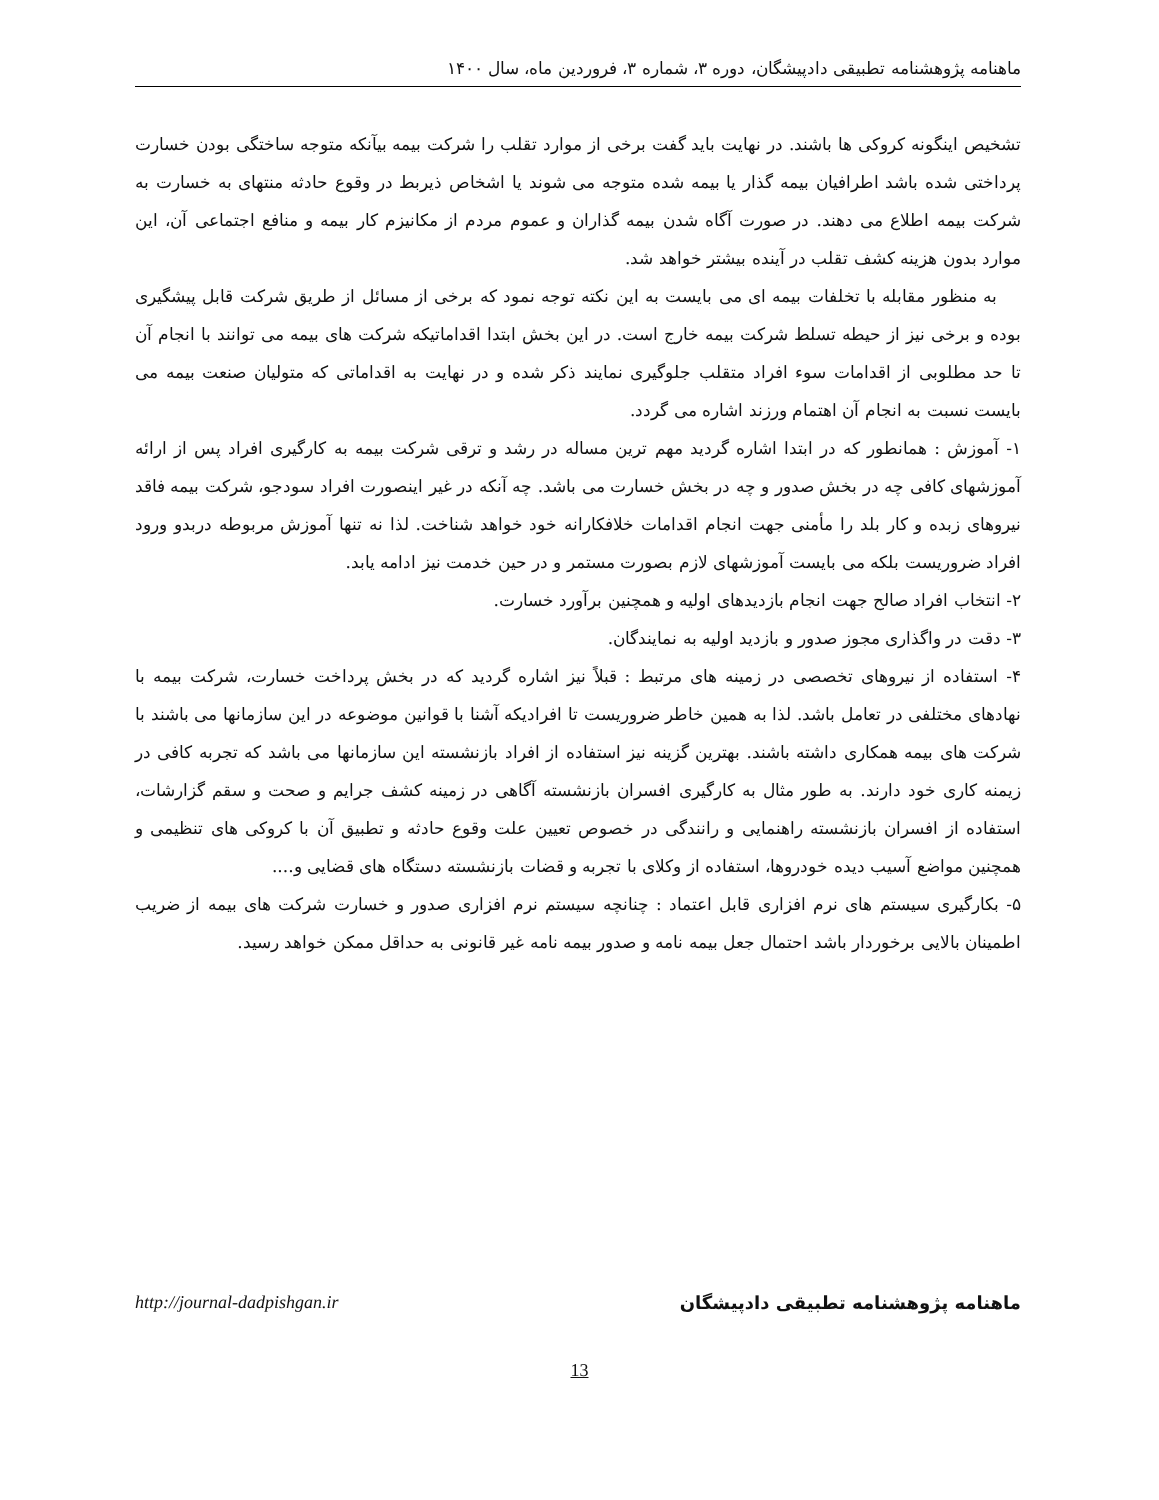ماهنامه پژوهشنامه تطبیقی دادپیشگان، دوره ۳، شماره ۳، فروردین ماه، سال ۱۴۰۰
تشخیص اینگونه کروکی ها باشند. در نهایت باید گفت برخی از موارد تقلب را شرکت بیمه بیآنکه متوجه ساختگی بودن خسارت پرداختی شده باشد اطرافیان بیمه گذار یا بیمه شده متوجه می شوند یا اشخاص ذیربط در وقوع حادثه منتهای به خسارت به شرکت بیمه اطلاع می دهند. در صورت آگاه شدن بیمه گذاران و عموم مردم از مکانیزم کار بیمه و منافع اجتماعی آن، این موارد بدون هزینه کشف تقلب در آینده بیشتر خواهد شد.
به منظور مقابله با تخلفات بیمه ای می بایست به این نکته توجه نمود که برخی از مسائل از طریق شرکت قابل پیشگیری بوده و برخی نیز از حیطه تسلط شرکت بیمه خارج است. در این بخش ابتدا اقداماتیکه شرکت های بیمه می توانند با انجام آن تا حد مطلوبی از اقدامات سوء افراد متقلب جلوگیری نمایند ذکر شده و در نهایت به اقداماتی که متولیان صنعت بیمه می بایست نسبت به انجام آن اهتمام ورزند اشاره می گردد.
۱- آموزش : همانطور که در ابتدا اشاره گردید مهم ترین مساله در رشد و ترقی شرکت بیمه به کارگیری افراد پس از ارائه آموزشهای کافی چه در بخش صدور و چه در بخش خسارت می باشد. چه آنکه در غیر اینصورت افراد سودجو، شرکت بیمه فاقد نیروهای زبده و کار بلد را مأمنی جهت انجام اقدامات خلافکارانه خود خواهد شناخت. لذا نه تنها آموزش مربوطه دربدو ورود افراد ضروریست بلکه می بایست آموزشهای لازم بصورت مستمر و در حین خدمت نیز ادامه یابد.
۲- انتخاب افراد صالح جهت انجام بازدیدهای اولیه و همچنین برآورد خسارت.
۳- دقت در واگذاری مجوز صدور و بازدید اولیه به نمایندگان.
۴- استفاده از نیروهای تخصصی در زمینه های مرتبط : قبلاً نیز اشاره گردید که در بخش پرداخت خسارت، شرکت بیمه با نهادهای مختلفی در تعامل باشد. لذا به همین خاطر ضروریست تا افرادیکه آشنا با قوانین موضوعه در این سازمانها می باشند با شرکت های بیمه همکاری داشته باشند. بهترین گزینه نیز استفاده از افراد بازنشسته این سازمانها می باشد که تجربه کافی در زیمنه کاری خود دارند. به طور مثال به کارگیری افسران بازنشسته آگاهی در زمینه کشف جرایم و صحت و سقم گزارشات، استفاده از افسران بازنشسته راهنمایی و رانندگی در خصوص تعیین علت وقوع حادثه و تطبیق آن با کروکی های تنظیمی و همچنین مواضع آسیب دیده خودروها، استفاده از وکلای با تجربه و قضات بازنشسته دستگاه های قضایی و....
۵- بکارگیری سیستم های نرم افزاری قابل اعتماد : چنانچه سیستم نرم افزاری صدور و خسارت شرکت های بیمه از ضریب اطمینان بالایی برخوردار باشد احتمال جعل بیمه نامه و صدور بیمه نامه غیر قانونی به حداقل ممکن خواهد رسید.
ماهنامه پژوهشنامه تطبیقی دادپیشگان http://journal-dadpishgan.ir
13